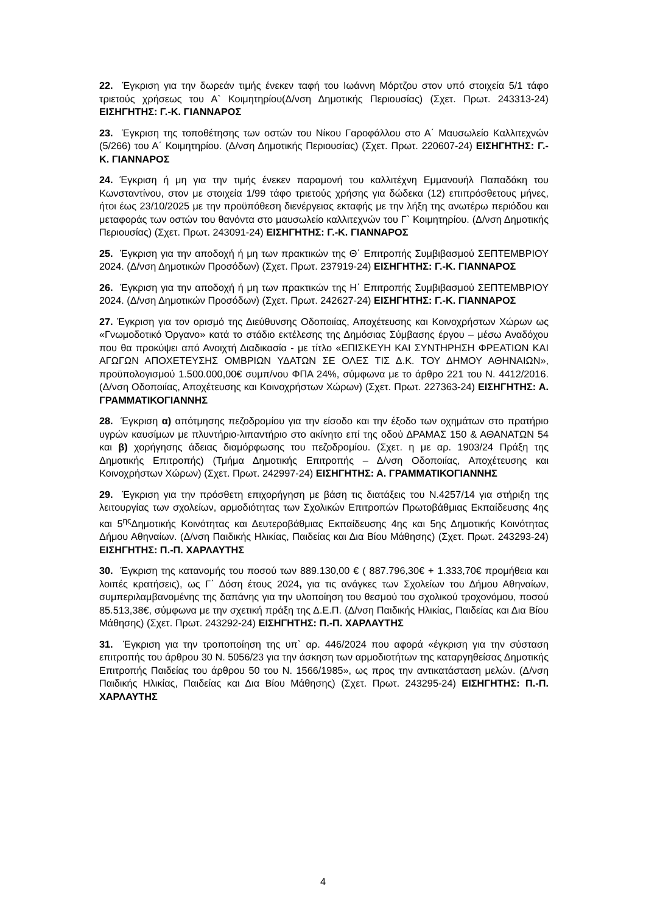22. Έγκριση για την δωρεάν τιμής ένεκεν ταφή του Ιωάννη Μόρτζου στον υπό στοιχεία 5/1 τάφο τριετούς χρήσεως του Α` Κοιμητηρίου(Δ/νση Δημοτικής Περιουσίας) (Σχετ. Πρωτ. 243313-24) ΕΙΣΗΓΗΤΗΣ: Γ.-Κ. ΓΙΑΝΝΑΡΟΣ
23. Έγκριση της τοποθέτησης των οστών του Νίκου Γαροφάλλου στο Α΄ Μαυσωλείο Καλλιτεχνών (5/266) του Α΄ Κοιμητηρίου. (Δ/νση Δημοτικής Περιουσίας) (Σχετ. Πρωτ. 220607-24) ΕΙΣΗΓΗΤΗΣ: Γ.-Κ. ΓΙΑΝΝΑΡΟΣ
24. Έγκριση ή μη για την τιμής ένεκεν παραμονή του καλλιτέχνη Εμμανουήλ Παπαδάκη του Κωνσταντίνου, στον με στοιχεία 1/99 τάφο τριετούς χρήσης για δώδεκα (12) επιπρόσθετους μήνες, ήτοι έως 23/10/2025 με την προϋπόθεση διενέργειας εκταφής με την λήξη της ανωτέρω περιόδου και μεταφοράς των οστών του θανόντα στο μαυσωλείο καλλιτεχνών του Γ` Κοιμητηρίου. (Δ/νση Δημοτικής Περιουσίας) (Σχετ. Πρωτ. 243091-24) ΕΙΣΗΓΗΤΗΣ: Γ.-Κ. ΓΙΑΝΝΑΡΟΣ
25. Έγκριση για την αποδοχή ή μη των πρακτικών της Θ΄ Επιτροπής Συμβιβασμού ΣΕΠΤΕΜΒΡΙΟΥ 2024. (Δ/νση Δημοτικών Προσόδων) (Σχετ. Πρωτ. 237919-24) ΕΙΣΗΓΗΤΗΣ: Γ.-Κ. ΓΙΑΝΝΑΡΟΣ
26. Έγκριση για την αποδοχή ή μη των πρακτικών της Η΄ Επιτροπής Συμβιβασμού ΣΕΠΤΕΜΒΡΙΟΥ 2024. (Δ/νση Δημοτικών Προσόδων) (Σχετ. Πρωτ. 242627-24) ΕΙΣΗΓΗΤΗΣ: Γ.-Κ. ΓΙΑΝΝΑΡΟΣ
27. Έγκριση για τον ορισμό της Διεύθυνσης Οδοποιίας, Αποχέτευσης και Κοινοχρήστων Χώρων ως «Γνωμοδοτικό Όργανο» κατά το στάδιο εκτέλεσης της Δημόσιας Σύμβασης έργου – μέσω Αναδόχου που θα προκύψει από Ανοιχτή Διαδικασία - με τίτλο «ΕΠΙΣΚΕΥΗ ΚΑΙ ΣΥΝΤΗΡΗΣΗ ΦΡΕΑΤΙΩΝ ΚΑΙ ΑΓΩΓΩΝ ΑΠΟΧΕΤΕΥΣΗΣ ΟΜΒΡΙΩΝ ΥΔΑΤΩΝ ΣΕ ΟΛΕΣ ΤΙΣ Δ.Κ. ΤΟΥ ΔΗΜΟΥ ΑΘΗΝΑΙΩΝ», προϋπολογισμού 1.500.000,00€ συμπ/νου ΦΠΑ 24%, σύμφωνα με το άρθρο 221 του Ν. 4412/2016. (Δ/νση Οδοποιίας, Αποχέτευσης και Κοινοχρήστων Χώρων) (Σχετ. Πρωτ. 227363-24) ΕΙΣΗΓΗΤΗΣ: Α. ΓΡΑΜΜΑΤΙΚΟΓΙΑΝΝΗΣ
28. Έγκριση α) απότμησης πεζοδρομίου για την είσοδο και την έξοδο των οχημάτων στο πρατήριο υγρών καυσίμων με πλυντήριο-λιπαντήριο στο ακίνητο επί της οδού ΔΡΑΜΑΣ 150 & ΑΘΑΝΑΤΩΝ 54 και β) χορήγησης άδειας διαμόρφωσης του πεζοδρομίου. (Σχετ. η με αρ. 1903/24 Πράξη της Δημοτικής Επιτροπής) (Τμήμα Δημοτικής Επιτροπής – Δ/νση Οδοποιίας, Αποχέτευσης και Κοινοχρήστων Χώρων) (Σχετ. Πρωτ. 242997-24) ΕΙΣΗΓΗΤΗΣ: Α. ΓΡΑΜΜΑΤΙΚΟΓΙΑΝΝΗΣ
29. Έγκριση για την πρόσθετη επιχορήγηση με βάση τις διατάξεις του Ν.4257/14 για στήριξη της λειτουργίας των σχολείων, αρμοδιότητας των Σχολικών Επιτροπών Πρωτοβάθμιας Εκπαίδευσης 4ης και 5<sup>ης</sup>Δημοτικής Κοινότητας και Δευτεροβάθμιας Εκπαίδευσης 4ης και 5ης Δημοτικής Κοινότητας Δήμου Αθηναίων. (Δ/νση Παιδικής Ηλικίας, Παιδείας και Δια Βίου Μάθησης) (Σχετ. Πρωτ. 243293-24) ΕΙΣΗΓΗΤΗΣ: Π.-Π. ΧΑΡΛΑΥΤΗΣ
30. Έγκριση της κατανομής του ποσού των 889.130,00 € ( 887.796,30€ + 1.333,70€ προμήθεια και λοιπές κρατήσεις), ως Γ΄ Δόση έτους 2024, για τις ανάγκες των Σχολείων του Δήμου Αθηναίων, συμπεριλαμβανομένης της δαπάνης για την υλοποίηση του θεσμού του σχολικού τροχονόμου, ποσού 85.513,38€, σύμφωνα με την σχετική πράξη της Δ.Ε.Π. (Δ/νση Παιδικής Ηλικίας, Παιδείας και Δια Βίου Μάθησης) (Σχετ. Πρωτ. 243292-24) ΕΙΣΗΓΗΤΗΣ: Π.-Π. ΧΑΡΛΑΥΤΗΣ
31. Έγκριση για την τροποποίηση της υπ` αρ. 446/2024 που αφορά «έγκριση για την σύσταση επιτροπής του άρθρου 30 Ν. 5056/23 για την άσκηση των αρμοδιοτήτων της καταργηθείσας Δημοτικής Επιτροπής Παιδείας του άρθρου 50 του Ν. 1566/1985», ως προς την αντικατάσταση μελών. (Δ/νση Παιδικής Ηλικίας, Παιδείας και Δια Βίου Μάθησης) (Σχετ. Πρωτ. 243295-24) ΕΙΣΗΓΗΤΗΣ: Π.-Π. ΧΑΡΛΑΥΤΗΣ
4